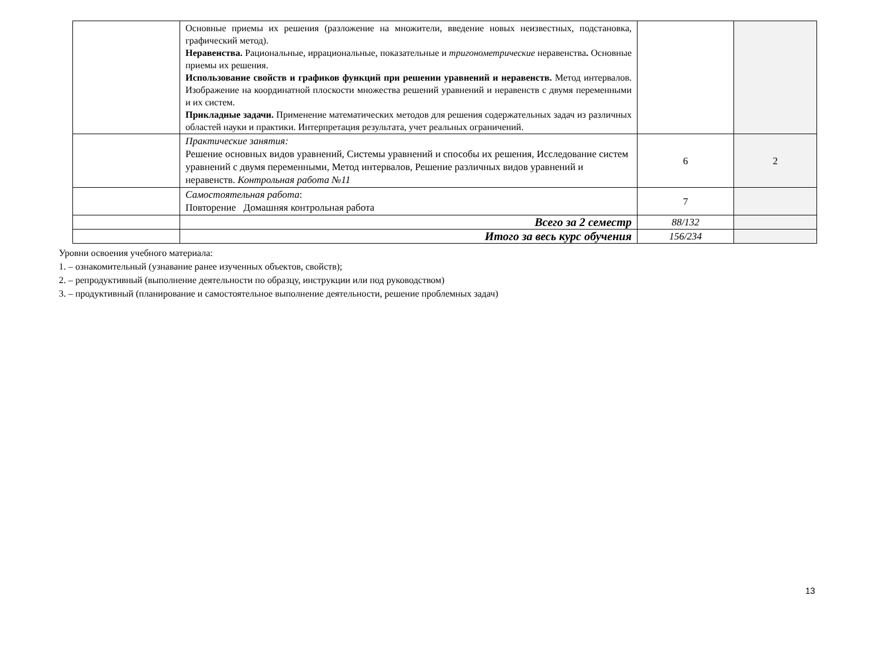| | Основные приемы их решения (разложение на множители, введение новых неизвестных, подстановка, графический метод). Неравенства. Рациональные, иррациональные, показательные и тригонометрические неравенства . Основные приемы их решения. Использование свойств и графиков функций при решении уравнений и неравенств. Метод интервалов. Изображение на координатной плоскости множества решений уравнений и неравенств с двумя переменными и их систем. Прикладные задачи. Применение математических методов для решения содержательных задач из различных областей науки и практики. Интерпретация результата, учет реальных ограничений. | | |
| | Практические занятия: Решение основных видов уравнений, Системы уравнений и способы их решения, Исследование систем уравнений с двумя переменными, Метод интервалов, Решение различных видов уравнений и неравенств. Контрольная работа №11 | 6 | 2 |
| | Самостоятельная работа : Повторение Домашняя контрольная работа | 7 | |
| | Всего за 2 семестр | 88/132 | |
| | Итого за весь курс обучения | 156/234 | |
Уровни освоения учебного материала:
1. – ознакомительный (узнавание ранее изученных объектов, свойств);
2. – репродуктивный (выполнение деятельности по образцу, инструкции или под руководством)
3. – продуктивный (планирование и самостоятельное выполнение деятельности, решение проблемных задач)
13